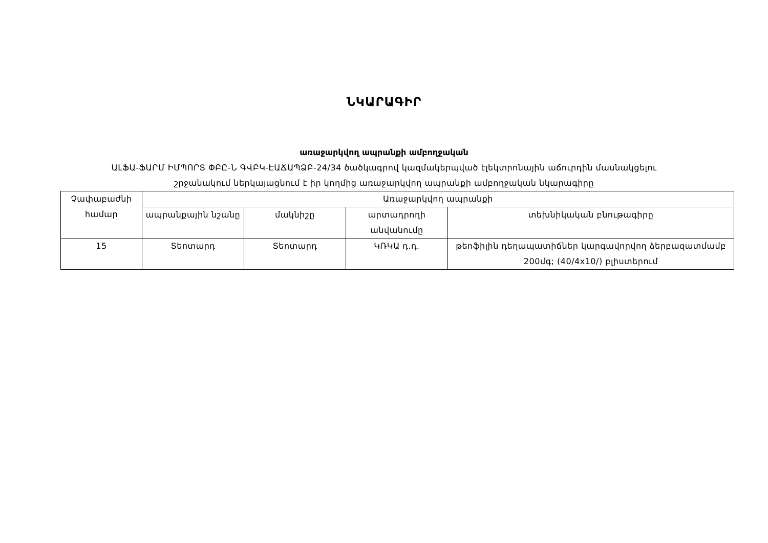ՆԿԱՐԱԳԻՐ
առաջարկվող ապրանքի ամբողջական
ԱԼՖԱ-ՖԱՐՄ ԻՄՊՈՐՏ ՓԲԸ-Ն ԳՎԲԿ-ԷԱՃԱՊՁԲ-24/34 ծածկագրով կազմակերպված էլեկտրոնային աճուրդին մասնակցելու
շրջանակում ներկայացնում է իր կողմից առաջարկվող ապրանքի ամբողջական նկարագիրը
| Չափաբաժնի համար | Առաջարկվող ապրանքի | | | |
| --- | --- | --- | --- | --- |
| | ապրանքային նշանը | մակնիշը | արտադրողի անվանումը | տեխնիկական բնութագիրը |
| 15 | Տեոտարդ | Տեոտարդ | ԿՌԿԱ դ.դ. | թեոֆիլին դեղապատիճներ կարգավորվող ձերբազատմամբ 200մգ; (40/4x10/) բլիստերում |